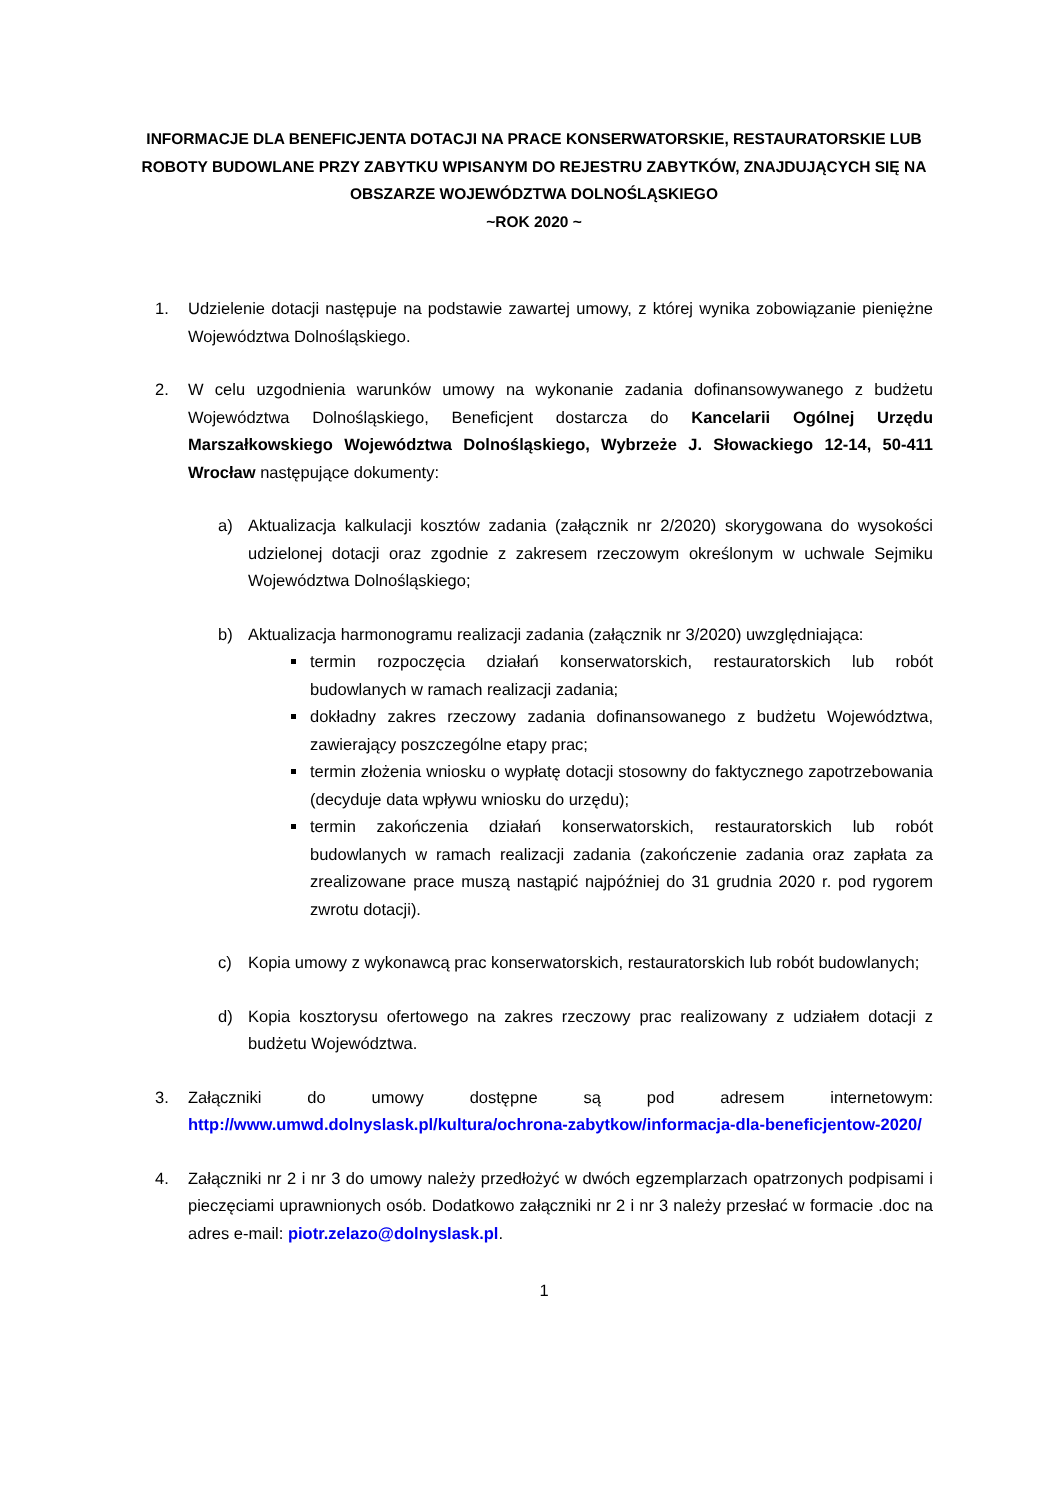INFORMACJE DLA BENEFICJENTA DOTACJI NA PRACE KONSERWATORSKIE, RESTAURATORSKIE LUB ROBOTY BUDOWLANE PRZY ZABYTKU WPISANYM DO REJESTRU ZABYTKÓW, ZNAJDUJĄCYCH SIĘ NA OBSZARZE WOJEWÓDZTWA DOLNOŚLĄSKIEGO
~ROK 2020 ~
1. Udzielenie dotacji następuje na podstawie zawartej umowy, z której wynika zobowiązanie pieniężne Województwa Dolnośląskiego.
2. W celu uzgodnienia warunków umowy na wykonanie zadania dofinansowywanego z budżetu Województwa Dolnośląskiego, Beneficjent dostarcza do Kancelarii Ogólnej Urzędu Marszałkowskiego Województwa Dolnośląskiego, Wybrzeże J. Słowackiego 12-14, 50-411 Wrocław następujące dokumenty:
a) Aktualizacja kalkulacji kosztów zadania (załącznik nr 2/2020) skorygowana do wysokości udzielonej dotacji oraz zgodnie z zakresem rzeczowym określonym w uchwale Sejmiku Województwa Dolnośląskiego;
b) Aktualizacja harmonogramu realizacji zadania (załącznik nr 3/2020) uwzględniająca:
termin rozpoczęcia działań konserwatorskich, restauratorskich lub robót budowlanych w ramach realizacji zadania;
dokładny zakres rzeczowy zadania dofinansowanego z budżetu Województwa, zawierający poszczególne etapy prac;
termin złożenia wniosku o wypłatę dotacji stosowny do faktycznego zapotrzebowania (decyduje data wpływu wniosku do urzędu);
termin zakończenia działań konserwatorskich, restauratorskich lub robót budowlanych w ramach realizacji zadania (zakończenie zadania oraz zapłata za zrealizowane prace muszą nastąpić najpóźniej do 31 grudnia 2020 r. pod rygorem zwrotu dotacji).
c) Kopia umowy z wykonawcą prac konserwatorskich, restauratorskich lub robót budowlanych;
d) Kopia kosztorysu ofertowego na zakres rzeczowy prac realizowany z udziałem dotacji z budżetu Województwa.
3. Załączniki do umowy dostępne są pod adresem internetowym: http://www.umwd.dolnyslask.pl/kultura/ochrona-zabytkow/informacja-dla-beneficjentow-2020/
4. Załączniki nr 2 i nr 3 do umowy należy przedłożyć w dwóch egzemplarzach opatrzonych podpisami i pieczęciami uprawnionych osób. Dodatkowo załączniki nr 2 i nr 3 należy przesłać w formacie .doc na adres e-mail: piotr.zelazo@dolnyslask.pl.
1